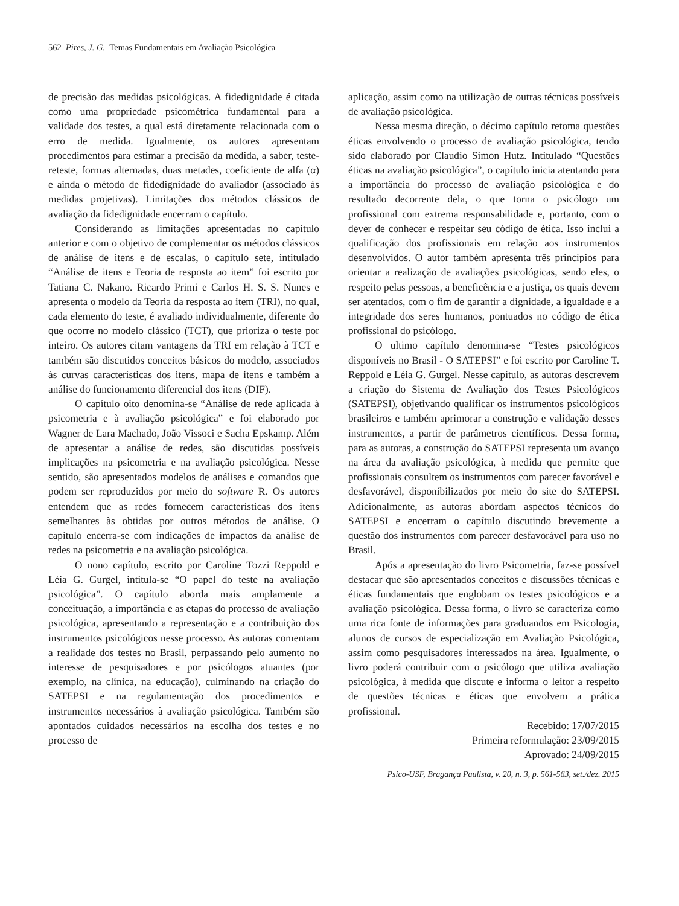562 Pires, J. G. Temas Fundamentais em Avaliação Psicológica
de precisão das medidas psicológicas. A fidedignidade é citada como uma propriedade psicométrica fundamental para a validade dos testes, a qual está diretamente relacionada com o erro de medida. Igualmente, os autores apresentam procedimentos para estimar a precisão da medida, a saber, teste-reteste, formas alternadas, duas metades, coeficiente de alfa (α) e ainda o método de fidedignidade do avaliador (associado às medidas projetivas). Limitações dos métodos clássicos de avaliação da fidedignidade encerram o capítulo.
Considerando as limitações apresentadas no capítulo anterior e com o objetivo de complementar os métodos clássicos de análise de itens e de escalas, o capítulo sete, intitulado “Análise de itens e Teoria de resposta ao item” foi escrito por Tatiana C. Nakano. Ricardo Primi e Carlos H. S. S. Nunes e apresenta o modelo da Teoria da resposta ao item (TRI), no qual, cada elemento do teste, é avaliado individualmente, diferente do que ocorre no modelo clássico (TCT), que prioriza o teste por inteiro. Os autores citam vantagens da TRI em relação à TCT e também são discutidos conceitos básicos do modelo, associados às curvas características dos itens, mapa de itens e também a análise do funcionamento diferencial dos itens (DIF).
O capítulo oito denomina-se “Análise de rede aplicada à psicometria e à avaliação psicológica” e foi elaborado por Wagner de Lara Machado, João Vissoci e Sacha Epskamp. Além de apresentar a análise de redes, são discutidas possíveis implicações na psicometria e na avaliação psicológica. Nesse sentido, são apresentados modelos de análises e comandos que podem ser reproduzidos por meio do software R. Os autores entendem que as redes fornecem características dos itens semelhantes às obtidas por outros métodos de análise. O capítulo encerra-se com indicações de impactos da análise de redes na psicometria e na avaliação psicológica.
O nono capítulo, escrito por Caroline Tozzi Reppold e Léia G. Gurgel, intitula-se “O papel do teste na avaliação psicológica”. O capítulo aborda mais amplamente a conceituação, a importância e as etapas do processo de avaliação psicológica, apresentando a representação e a contribuição dos instrumentos psicológicos nesse processo. As autoras comentam a realidade dos testes no Brasil, perpassando pelo aumento no interesse de pesquisadores e por psicólogos atuantes (por exemplo, na clínica, na educação), culminando na criação do SATEPSI e na regulamentação dos procedimentos e instrumentos necessários à avaliação psicológica. Também são apontados cuidados necessários na escolha dos testes e no processo de
aplicação, assim como na utilização de outras técnicas possíveis de avaliação psicológica.
Nessa mesma direção, o décimo capítulo retoma questões éticas envolvendo o processo de avaliação psicológica, tendo sido elaborado por Claudio Simon Hutz. Intitulado “Questões éticas na avaliação psicológica”, o capítulo inicia atentando para a importância do processo de avaliação psicológica e do resultado decorrente dela, o que torna o psicólogo um profissional com extrema responsabilidade e, portanto, com o dever de conhecer e respeitar seu código de ética. Isso inclui a qualificação dos profissionais em relação aos instrumentos desenvolvidos. O autor também apresenta três princípios para orientar a realização de avaliações psicológicas, sendo eles, o respeito pelas pessoas, a beneficência e a justiça, os quais devem ser atentados, com o fim de garantir a dignidade, a igualdade e a integridade dos seres humanos, pontuados no código de ética profissional do psicólogo.
O ultimo capítulo denomina-se “Testes psicológicos disponíveis no Brasil - O SATEPSI” e foi escrito por Caroline T. Reppold e Léia G. Gurgel. Nesse capítulo, as autoras descrevem a criação do Sistema de Avaliação dos Testes Psicológicos (SATEPSI), objetivando qualificar os instrumentos psicológicos brasileiros e também aprimorar a construção e validação desses instrumentos, a partir de parâmetros científicos. Dessa forma, para as autoras, a construção do SATEPSI representa um avanço na área da avaliação psicológica, à medida que permite que profissionais consultem os instrumentos com parecer favorável e desfavorável, disponibilizados por meio do site do SATEPSI. Adicionalmente, as autoras abordam aspectos técnicos do SATEPSI e encerram o capítulo discutindo brevemente a questão dos instrumentos com parecer desfavorável para uso no Brasil.
Após a apresentação do livro Psicometria, faz-se possível destacar que são apresentados conceitos e discussões técnicas e éticas fundamentais que englobam os testes psicológicos e a avaliação psicológica. Dessa forma, o livro se caracteriza como uma rica fonte de informações para graduandos em Psicologia, alunos de cursos de especialização em Avaliação Psicológica, assim como pesquisadores interessados na área. Igualmente, o livro poderá contribuir com o psicólogo que utiliza avaliação psicológica, à medida que discute e informa o leitor a respeito de questões técnicas e éticas que envolvem a prática profissional.
Recebido: 17/07/2015
Primeira reformulação: 23/09/2015
Aprovado: 24/09/2015
Psico-USF, Bragança Paulista, v. 20, n. 3, p. 561-563, set./dez. 2015